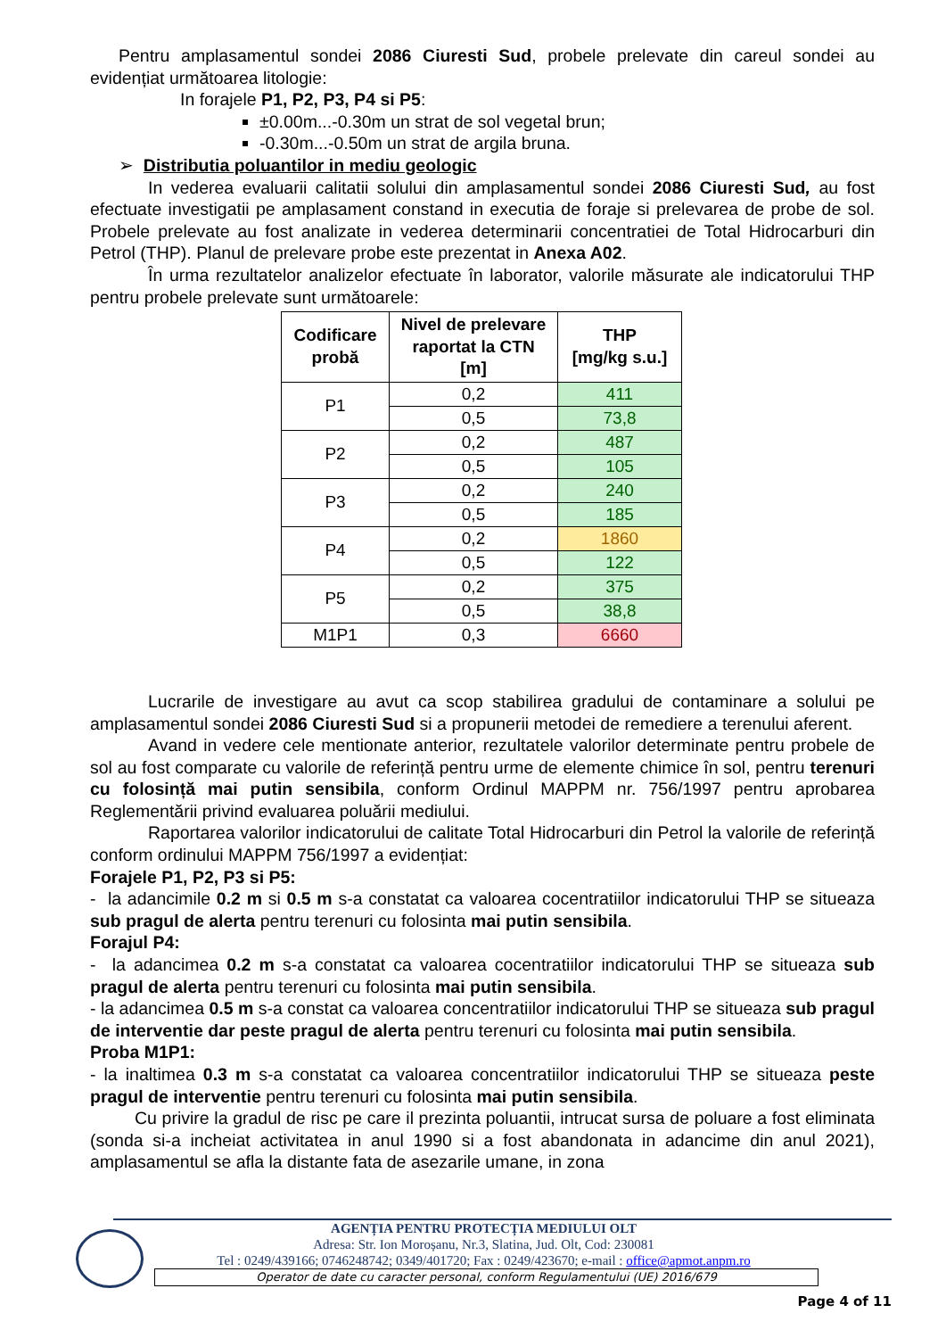Pentru amplasamentul sondei 2086 Ciuresti Sud, probele prelevate din careul sondei au evidențiat următoarea litologie:
In forajele P1, P2, P3, P4 si P5:
±0.00m...-0.30m un strat de sol vegetal brun;
-0.30m...-0.50m un strat de argila bruna.
➢ Distributia poluantilor in mediu geologic
In vederea evaluarii calitatii solului din amplasamentul sondei 2086 Ciuresti Sud, au fost efectuate investigatii pe amplasament constand in executia de foraje si prelevarea de probe de sol. Probele prelevate au fost analizate in vederea determinarii concentratiei de Total Hidrocarburi din Petrol (THP). Planul de prelevare probe este prezentat in Anexa A02.
În urma rezultatelor analizelor efectuate în laborator, valorile măsurate ale indicatorului THP pentru probele prelevate sunt următoarele:
| Codificare probă | Nivel de prelevare raportat la CTN [m] | THP [mg/kg s.u.] |
| --- | --- | --- |
| P1 | 0,2 | 411 |
| | 0,5 | 73,8 |
| P2 | 0,2 | 487 |
| | 0,5 | 105 |
| P3 | 0,2 | 240 |
| | 0,5 | 185 |
| P4 | 0,2 | 1860 |
| | 0,5 | 122 |
| P5 | 0,2 | 375 |
| | 0,5 | 38,8 |
| M1P1 | 0,3 | 6660 |
Lucrarile de investigare au avut ca scop stabilirea gradului de contaminare a solului pe amplasamentul sondei 2086 Ciuresti Sud si a propunerii metodei de remediere a terenului aferent.
Avand in vedere cele mentionate anterior, rezultatele valorilor determinate pentru probele de sol au fost comparate cu valorile de referință pentru urme de elemente chimice în sol, pentru terenuri cu folosință mai putin sensibila, conform Ordinul MAPPM nr. 756/1997 pentru aprobarea Reglementării privind evaluarea poluării mediului.
Raportarea valorilor indicatorului de calitate Total Hidrocarburi din Petrol la valorile de referință conform ordinului MAPPM 756/1997 a evidențiat:
Forajele P1, P2, P3 si P5:
- la adancimile 0.2 m si 0.5 m s-a constatat ca valoarea cocentratiilor indicatorului THP se situeaza sub pragul de alerta pentru terenuri cu folosinta mai putin sensibila.
Forajul P4:
- la adancimea 0.2 m s-a constatat ca valoarea cocentratiilor indicatorului THP se situeaza sub pragul de alerta pentru terenuri cu folosinta mai putin sensibila.
- la adancimea 0.5 m s-a constat ca valoarea concentratiilor indicatorului THP se situeaza sub pragul de interventie dar peste pragul de alerta pentru terenuri cu folosinta mai putin sensibila.
Proba M1P1:
- la inaltimea 0.3 m s-a constatat ca valoarea concentratiilor indicatorului THP se situeaza peste pragul de interventie pentru terenuri cu folosinta mai putin sensibila.
Cu privire la gradul de risc pe care il prezinta poluantii, intrucat sursa de poluare a fost eliminata (sonda si-a incheiat activitatea in anul 1990 si a fost abandonata in adancime din anul 2021), amplasamentul se afla la distante fata de asezarile umane, in zona
AGENȚIA PENTRU PROTECȚIA MEDIULUI OLT
Adresa: Str. Ion Moroșanu, Nr.3, Slatina, Jud. Olt, Cod: 230081
Tel : 0249/439166; 0746248742; 0349/401720; Fax : 0249/423670; e-mail : office@apmot.anpm.ro
Operator de date cu caracter personal, conform Regulamentului (UE) 2016/679
Page 4 of 11